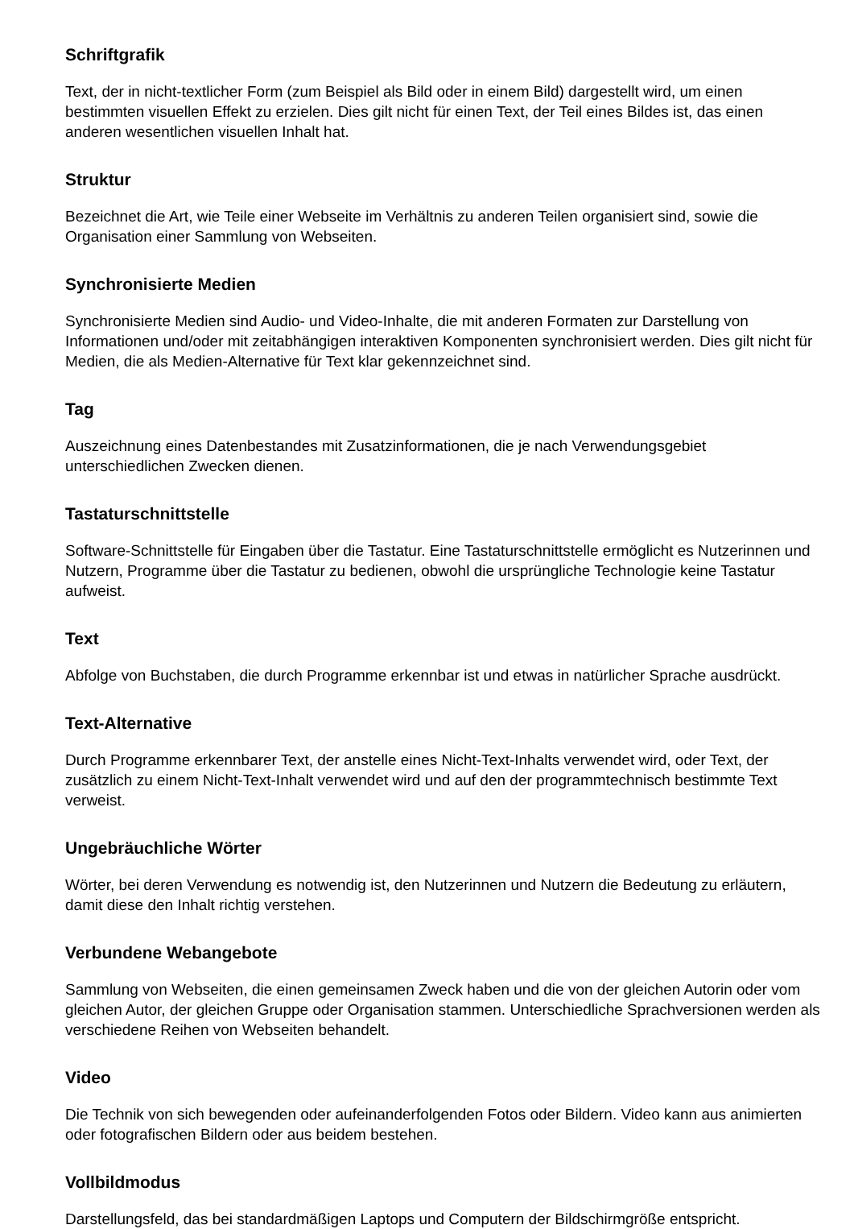Schriftgrafik
Text, der in nicht-textlicher Form (zum Beispiel als Bild oder in einem Bild) dargestellt wird, um einen bestimmten visuellen Effekt zu erzielen. Dies gilt nicht für einen Text, der Teil eines Bildes ist, das einen anderen wesentlichen visuellen Inhalt hat.
Struktur
Bezeichnet die Art, wie Teile einer Webseite im Verhältnis zu anderen Teilen organisiert sind, sowie die Organisation einer Sammlung von Webseiten.
Synchronisierte Medien
Synchronisierte Medien sind Audio- und Video-Inhalte, die mit anderen Formaten zur Darstellung von Informationen und/oder mit zeitabhängigen interaktiven Komponenten synchronisiert werden. Dies gilt nicht für Medien, die als Medien-Alternative für Text klar gekennzeichnet sind.
Tag
Auszeichnung eines Datenbestandes mit Zusatzinformationen, die je nach Verwendungsgebiet unterschiedlichen Zwecken dienen.
Tastaturschnittstelle
Software-Schnittstelle für Eingaben über die Tastatur. Eine Tastaturschnittstelle ermöglicht es Nutzerinnen und Nutzern, Programme über die Tastatur zu bedienen, obwohl die ursprüngliche Technologie keine Tastatur aufweist.
Text
Abfolge von Buchstaben, die durch Programme erkennbar ist und etwas in natürlicher Sprache ausdrückt.
Text-Alternative
Durch Programme erkennbarer Text, der anstelle eines Nicht-Text-Inhalts verwendet wird, oder Text, der zusätzlich zu einem Nicht-Text-Inhalt verwendet wird und auf den der programmtechnisch bestimmte Text verweist.
Ungebräuchliche Wörter
Wörter, bei deren Verwendung es notwendig ist, den Nutzerinnen und Nutzern die Bedeutung zu erläutern, damit diese den Inhalt richtig verstehen.
Verbundene Webangebote
Sammlung von Webseiten, die einen gemeinsamen Zweck haben und die von der gleichen Autorin oder vom gleichen Autor, der gleichen Gruppe oder Organisation stammen. Unterschiedliche Sprachversionen werden als verschiedene Reihen von Webseiten behandelt.
Video
Die Technik von sich bewegenden oder aufeinanderfolgenden Fotos oder Bildern. Video kann aus animierten oder fotografischen Bildern oder aus beidem bestehen.
Vollbildmodus
Darstellungsfeld, das bei standardmäßigen Laptops und Computern der Bildschirmgröße entspricht.